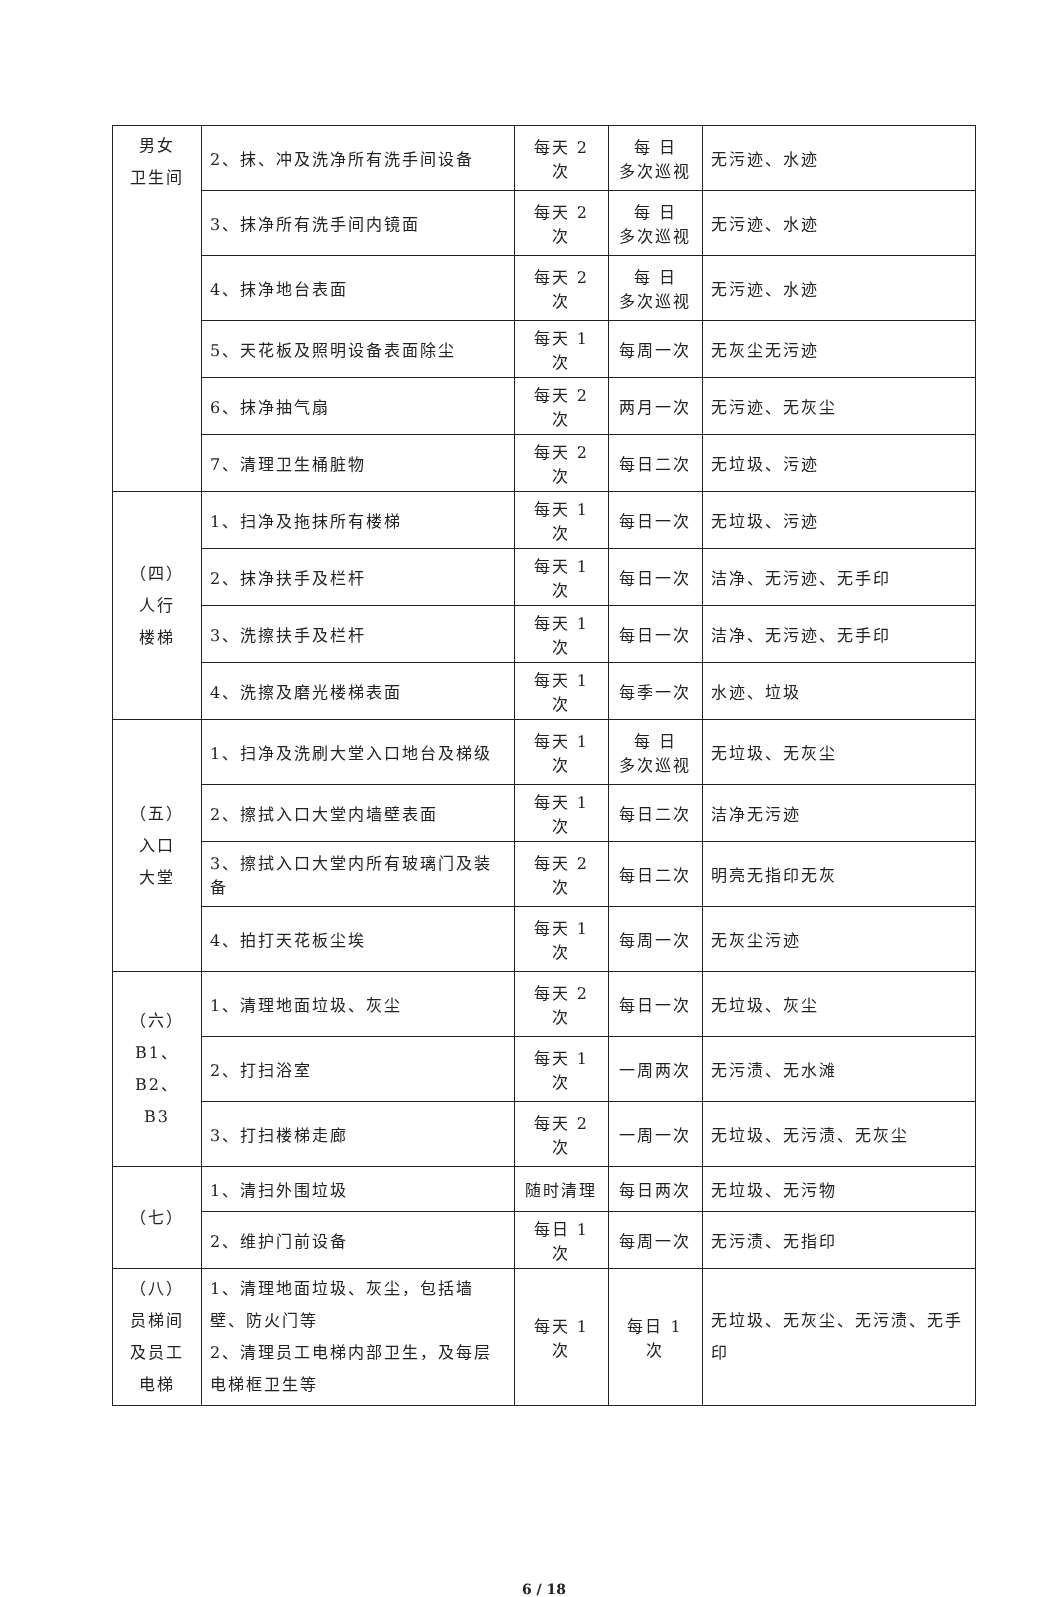| 男女 卫生间 | 2、抹、冲及洗净所有洗手间设备 | 每天 2 次 | 每 日 多次巡视 | 无污迹、水迹 |
| | 3、抹净所有洗手间内镜面 | 每天 2 次 | 每 日 多次巡视 | 无污迹、水迹 |
| | 4、抹净地台表面 | 每天 2 次 | 每 日 多次巡视 | 无污迹、水迹 |
| | 5、天花板及照明设备表面除尘 | 每天 1 次 | 每周一次 | 无灰尘无污迹 |
| | 6、抹净抽气扇 | 每天 2 次 | 两月一次 | 无污迹、无灰尘 |
| | 7、清理卫生桶脏物 | 每天 2 次 | 每日二次 | 无垃圾、污迹 |
| （四） 人行 楼梯 | 1、扫净及拖抹所有楼梯 | 每天 1 次 | 每日一次 | 无垃圾、污迹 |
| | 2、抹净扶手及栏杆 | 每天 1 次 | 每日一次 | 洁净、无污迹、无手印 |
| | 3、洗擦扶手及栏杆 | 每天 1 次 | 每日一次 | 洁净、无污迹、无手印 |
| | 4、洗擦及磨光楼梯表面 | 每天 1 次 | 每季一次 | 水迹、垃圾 |
| （五） 入口 大堂 | 1、扫净及洗刷大堂入口地台及梯级 | 每天 1 次 | 每 日 多次巡视 | 无垃圾、无灰尘 |
| | 2、擦拭入口大堂内墙壁表面 | 每天 1 次 | 每日二次 | 洁净无污迹 |
| | 3、擦拭入口大堂内所有玻璃门及装备 | 每天 2 次 | 每日二次 | 明亮无指印无灰 |
| | 4、拍打天花板尘埃 | 每天 1 次 | 每周一次 | 无灰尘污迹 |
| （六） B1、B2、 B3 | 1、清理地面垃圾、灰尘 | 每天 2 次 | 每日一次 | 无垃圾、灰尘 |
| | 2、打扫浴室 | 每天 1 次 | 一周两次 | 无污渍、无水滩 |
| | 3、打扫楼梯走廊 | 每天 2 次 | 一周一次 | 无垃圾、无污渍、无灰尘 |
| （七） | 1、清扫外围垃圾 | 随时清理 | 每日两次 | 无垃圾、无污物 |
| | 2、维护门前设备 | 每日 1 次 | 每周一次 | 无污渍、无指印 |
| （八） 员梯间 及员工 电梯 | 1、清理地面垃圾、灰尘，包括墙壁、防火门等 2、清理员工电梯内部卫生，及每层电梯框卫生等 | 每天 1 次 | 每日 1 次 | 无垃圾、无灰尘、无污渍、无手印 |
6 / 18